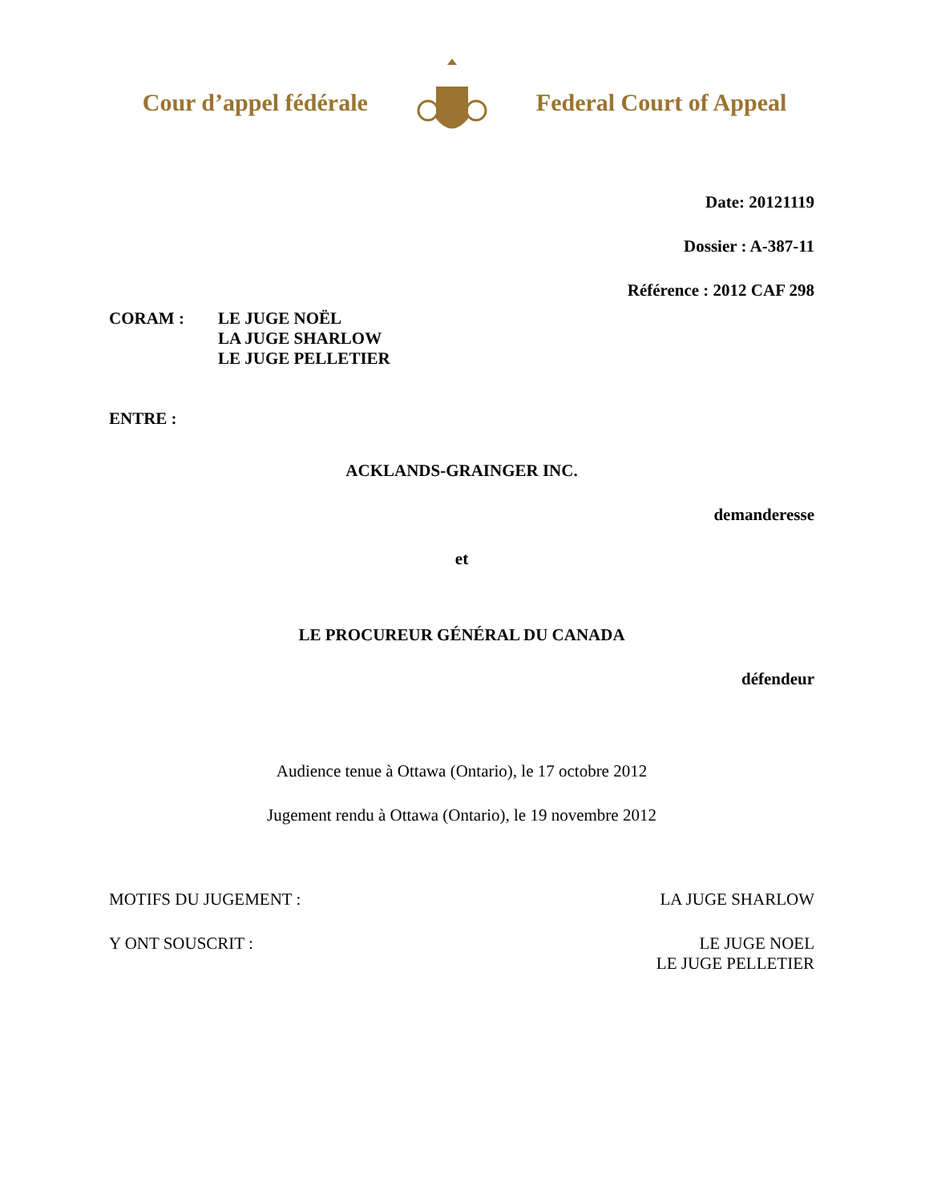Cour d’appel fédérale Federal Court of Appeal
Date: 20121119
Dossier : A-387-11
Référence : 2012 CAF 298
CORAM : LE JUGE NOËL
LA JUGE SHARLOW
LE JUGE PELLETIER
ENTRE :
ACKLANDS-GRAINGER INC.
demanderesse
et
LE PROCUREUR GÉNÉRAL DU CANADA
défendeur
Audience tenue à Ottawa (Ontario), le 17 octobre 2012
Jugement rendu à Ottawa (Ontario), le 19 novembre 2012
MOTIFS DU JUGEMENT : LA JUGE SHARLOW
Y ONT SOUSCRIT : LE JUGE NOEL
LE JUGE PELLETIER